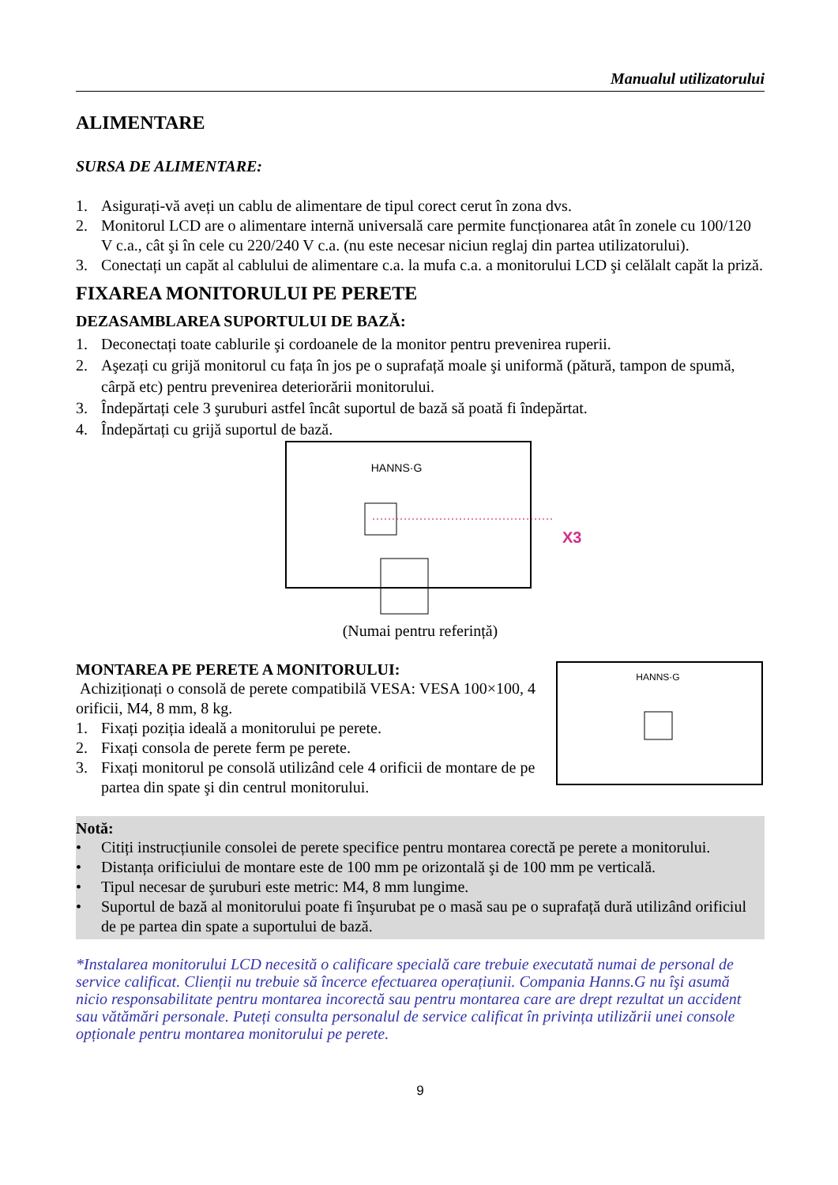Manualul utilizatorului
ALIMENTARE
SURSA DE ALIMENTARE:
1. Asigurați-vă aveți un cablu de alimentare de tipul corect cerut în zona dvs.
2. Monitorul LCD are o alimentare internă universală care permite funcționarea atât în zonele cu 100/120 V c.a., cât şi în cele cu 220/240 V c.a. (nu este necesar niciun reglaj din partea utilizatorului).
3. Conectați un capăt al cablului de alimentare c.a. la mufa c.a. a monitorului LCD şi celălalt capăt la priză.
FIXAREA MONITORULUI PE PERETE
DEZASAMBLAREA SUPORTULUI DE BAZĂ:
1. Deconectați toate cablurile şi cordoanele de la monitor pentru prevenirea ruperii.
2. Aşezați cu grijă monitorul cu fața în jos pe o suprafață moale şi uniformă (pătură, tampon de spumă, cârpă etc) pentru prevenirea deteriorării monitorului.
3. Îndepărtați cele 3 şuruburi astfel încât suportul de bază să poată fi îndepărtat.
4. Îndepărtați cu grijă suportul de bază.
HANNS·G
X3
(Numai pentru referință)
MONTAREA PE PERETE A MONITORULUI:
Achiziționați o consolă de perete compatibilă VESA: VESA 100×100, 4 orificii, M4, 8 mm, 8 kg.
1. Fixați poziția ideală a monitorului pe perete.
2. Fixați consola de perete ferm pe perete.
3. Fixați monitorul pe consolă utilizând cele 4 orificii de montare de pe partea din spate şi din centrul monitorului.
HANNS·G
Notă:
• Citiți instrucțiunile consolei de perete specifice pentru montarea corectă pe perete a monitorului.
• Distanța orificiului de montare este de 100 mm pe orizontală şi de 100 mm pe verticală.
• Tipul necesar de şuruburi este metric: M4, 8 mm lungime.
• Suportul de bază al monitorului poate fi înşurubat pe o masă sau pe o suprafață dură utilizând orificiul de pe partea din spate a suportului de bază.
*Instalarea monitorului LCD necesită o calificare specială care trebuie executată numai de personal de service calificat. Clienții nu trebuie să încerce efectuarea operațiunii. Compania Hanns.G nu îşi asumă nicio responsabilitate pentru montarea incorectă sau pentru montarea care are drept rezultat un accident sau vătămări personale. Puteți consulta personalul de service calificat în privința utilizării unei console opționale pentru montarea monitorului pe perete.
9